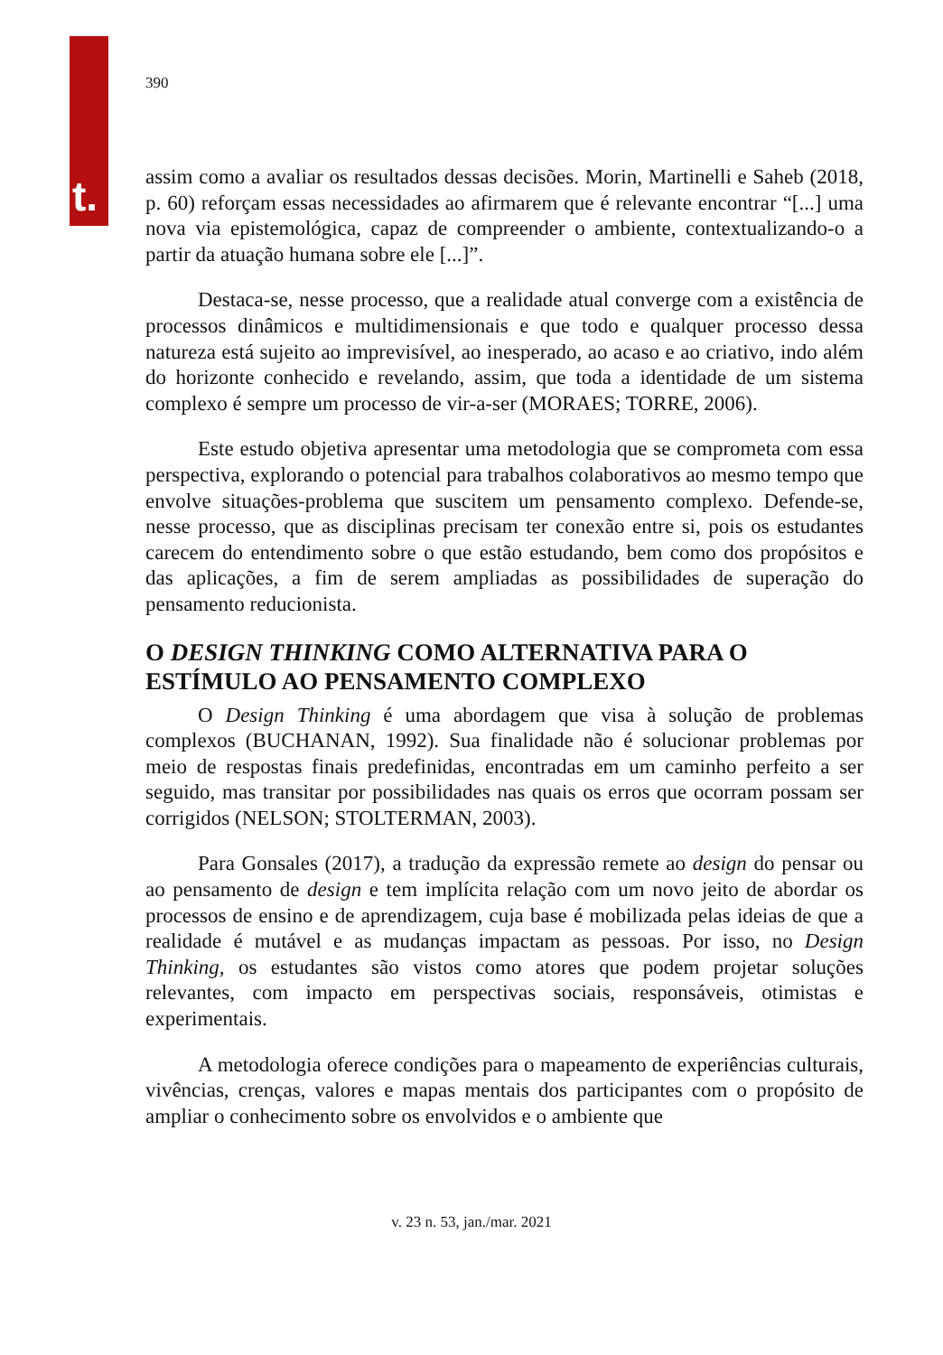t.
390
assim como a avaliar os resultados dessas decisões. Morin, Martinelli e Saheb (2018, p. 60) reforçam essas necessidades ao afirmarem que é relevante encontrar “[...] uma nova via epistemológica, capaz de compreender o ambiente, contextualizando-o a partir da atuação humana sobre ele [...]”.
Destaca-se, nesse processo, que a realidade atual converge com a existência de processos dinâmicos e multidimensionais e que todo e qualquer processo dessa natureza está sujeito ao imprevisível, ao inesperado, ao acaso e ao criativo, indo além do horizonte conhecido e revelando, assim, que toda a identidade de um sistema complexo é sempre um processo de vir-a-ser (MORAES; TORRE, 2006).
Este estudo objetiva apresentar uma metodologia que se comprometa com essa perspectiva, explorando o potencial para trabalhos colaborativos ao mesmo tempo que envolve situações-problema que suscitem um pensamento complexo. Defende-se, nesse processo, que as disciplinas precisam ter conexão entre si, pois os estudantes carecem do entendimento sobre o que estão estudando, bem como dos propósitos e das aplicações, a fim de serem ampliadas as possibilidades de superação do pensamento reducionista.
O DESIGN THINKING COMO ALTERNATIVA PARA O ESTÍMULO AO PENSAMENTO COMPLEXO
O Design Thinking é uma abordagem que visa à solução de problemas complexos (BUCHANAN, 1992). Sua finalidade não é solucionar problemas por meio de respostas finais predefinidas, encontradas em um caminho perfeito a ser seguido, mas transitar por possibilidades nas quais os erros que ocorram possam ser corrigidos (NELSON; STOLTERMAN, 2003).
Para Gonsales (2017), a tradução da expressão remete ao design do pensar ou ao pensamento de design e tem implícita relação com um novo jeito de abordar os processos de ensino e de aprendizagem, cuja base é mobilizada pelas ideias de que a realidade é mutável e as mudanças impactam as pessoas. Por isso, no Design Thinking, os estudantes são vistos como atores que podem projetar soluções relevantes, com impacto em perspectivas sociais, responsáveis, otimistas e experimentais.
A metodologia oferece condições para o mapeamento de experiências culturais, vivências, crenças, valores e mapas mentais dos participantes com o propósito de ampliar o conhecimento sobre os envolvidos e o ambiente que
v. 23 n. 53, jan./mar. 2021